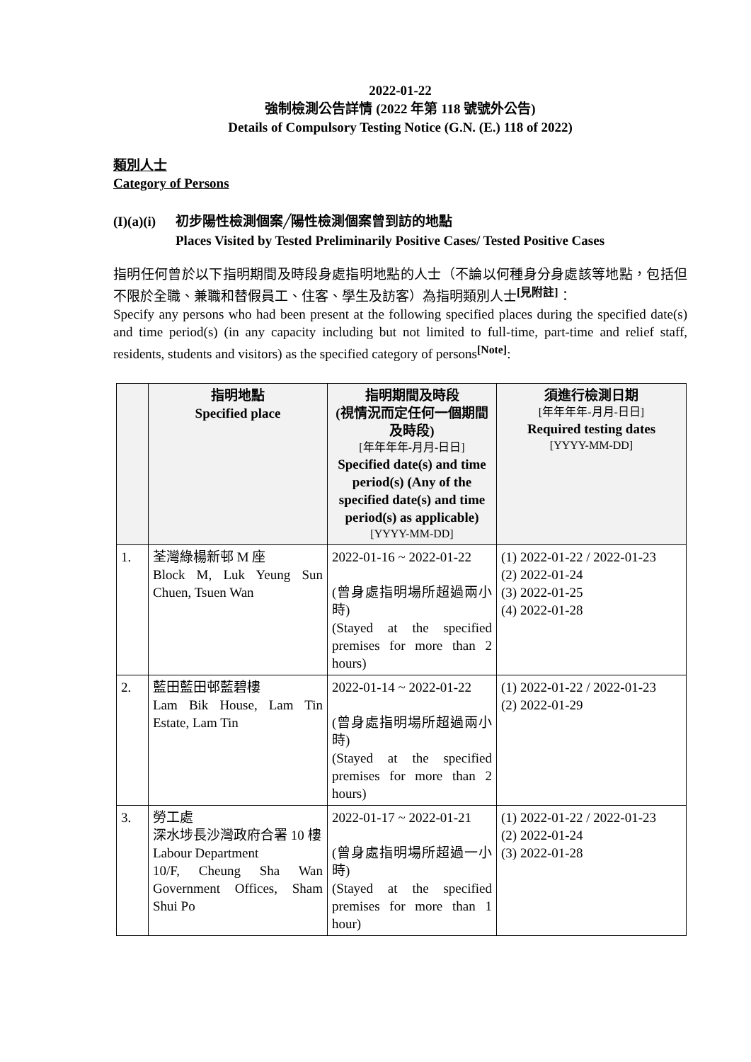2022-01-22
強制檢測公告詳情 (2022 年第 118 號號外公告)
Details of Compulsory Testing Notice (G.N. (E.) 118 of 2022)
類別人士
Category of Persons
(I)(a)(i)
初步陽性檢測個案╱陽性檢測個案曾到訪的地點
Places Visited by Tested Preliminarily Positive Cases/ Tested Positive Cases
指明任何曾於以下指明期間及時段身處指明地點的人士（不論以何種身分身處該等地點，包括但不限於全職、兼職和替假員工、住客、學生及訪客）為指明類別人士<sup>[見附註]</sup>：
Specify any persons who had been present at the following specified places during the specified date(s) and time period(s) (in any capacity including but not limited to full-time, part-time and relief staff, residents, students and visitors) as the specified category of persons<sup>[Note]</sup>:
| | 指明地點 Specified place | 指明期間及時段 (視情況而定任何一個期間及時段) [年年年年-月月-日日] Specified date(s) and time period(s) (Any of the specified date(s) and time period(s) as applicable) [YYYY-MM-DD] | 須進行檢測日期 [年年年年-月月-日日] Required testing dates [YYYY-MM-DD] |
| --- | --- | --- | --- |
| 1. | 荃灣綠楊新邨 M 座 Block M, Luk Yeung Sun Chuen, Tsuen Wan | 2022-01-16 ~ 2022-01-22 (曾身處指明場所超過兩小時) (Stayed at the specified premises for more than 2 hours) | (1) 2022-01-22 / 2022-01-23 (2) 2022-01-24 (3) 2022-01-25 (4) 2022-01-28 |
| 2. | 藍田藍田邨藍碧樓 Lam Bik House, Lam Tin Estate, Lam Tin | 2022-01-14 ~ 2022-01-22 (曾身處指明場所超過兩小時) (Stayed at the specified premises for more than 2 hours) | (1) 2022-01-22 / 2022-01-23 (2) 2022-01-29 |
| 3. | 勞工處 深水埗長沙灣政府合署 10 樓 Labour Department 10/F, Cheung Sha Wan Government Offices, Sham Shui Po | 2022-01-17 ~ 2022-01-21 (曾身處指明場所超過一小時) (Stayed at the specified premises for more than 1 hour) | (1) 2022-01-22 / 2022-01-23 (2) 2022-01-24 (3) 2022-01-28 |